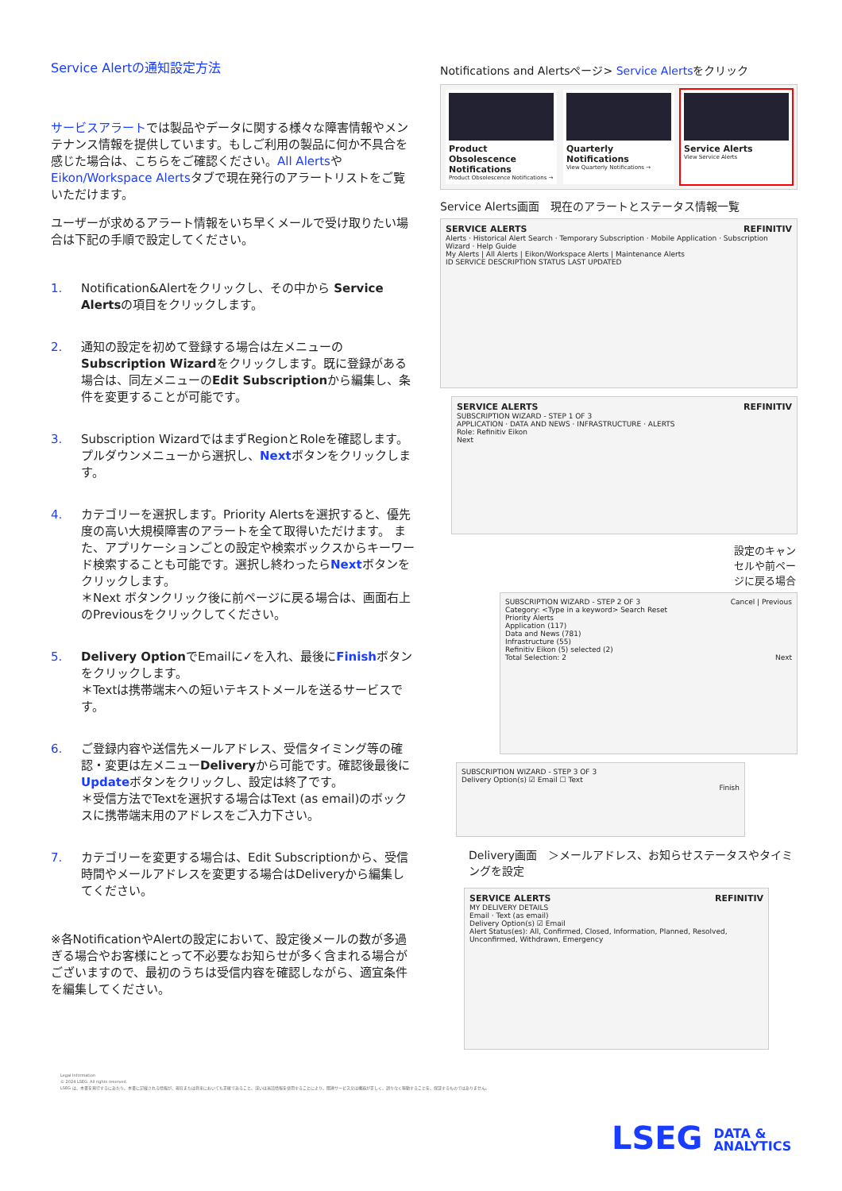Service Alertの通知設定方法
サービスアラートでは製品やデータに関する様々な障害情報やメンテナンス情報を提供しています。もしご利用の製品に何か不具合を感じた場合は、こちらをご確認ください。All AlertsやEikon/Workspace Alertsタブで現在発行のアラートリストをご覧いただけます。
ユーザーが求めるアラート情報をいち早くメールで受け取りたい場合は下記の手順で設定してください。
1. Notification&Alertをクリックし、その中から Service Alertsの項目をクリックします。
2. 通知の設定を初めて登録する場合は左メニューのSubscription Wizardをクリックします。既に登録がある場合は、同左メニューのEdit Subscriptionから編集し、条件を変更することが可能です。
3. Subscription WizardではまずRegionとRoleを確認します。プルダウンメニューから選択し、Nextボタンをクリックします。
4. カテゴリーを選択します。Priority Alertsを選択すると、優先度の高い大規模障害のアラートを全て取得いただけます。 また、アプリケーションごとの設定や検索ボックスからキーワード検索することも可能です。選択し終わったらNextボタンをクリックします。
＊Next ボタンクリック後に前ページに戻る場合は、画面右上のPreviousをクリックしてください。
5. Delivery OptionでEmailに✓を入れ、最後にFinishボタンをクリックします。
＊Textは携帯端末への短いテキストメールを送るサービスです。
6. ご登録内容や送信先メールアドレス、受信タイミング等の確認・変更は左メニューDeliveryから可能です。確認後最後にUpdateボタンをクリックし、設定は終了です。
＊受信方法でTextを選択する場合はText (as email)のボックスに携帯端末用のアドレスをご入力下さい。
7. カテゴリーを変更する場合は、Edit Subscriptionから、受信時間やメールアドレスを変更する場合はDeliveryから編集してください。
※各NotificationやAlertの設定において、設定後メールの数が多過ぎる場合やお客様にとって不必要なお知らせが多く含まれる場合がございますので、最初のうちは受信内容を確認しながら、適宜条件を編集してください。
Notifications and Alertsページ> Service Alertsをクリック
Product Obsolescence Notifications
Product Obsolescence Notifications →
Quarterly Notifications
View Quarterly Notifications →
Service Alerts
View Service Alerts
Service Alerts画面　現在のアラートとステータス情報一覧
SERVICE ALERTS REFINITIV
Alerts · Historical Alert Search · Temporary Subscription · Mobile Application · Subscription Wizard · Help Guide
My Alerts | All Alerts | Eikon/Workspace Alerts | Maintenance Alerts
ID SERVICE DESCRIPTION STATUS LAST UPDATED
SERVICE ALERTS REFINITIV
SUBSCRIPTION WIZARD - STEP 1 OF 3
APPLICATION · DATA AND NEWS · INFRASTRUCTURE · ALERTS
Role: Refinitiv Eikon
Next
設定のキャンセルや前ページに戻る場合
SUBSCRIPTION WIZARD - STEP 2 OF 3 Cancel | Previous
Category: <Type in a keyword> Search Reset
Priority Alerts
Application (117)
Data and News (781)
Infrastructure (55)
Refinitiv Eikon (5) selected (2)
Total Selection: 2 Next
SUBSCRIPTION WIZARD - STEP 3 OF 3
Delivery Option(s) ☑ Email ☐ Text
Finish
Delivery画面　＞メールアドレス、お知らせステータスやタイミングを設定
SERVICE ALERTS REFINITIV
MY DELIVERY DETAILS
Email · Text (as email)
Delivery Option(s) ☑ Email
Alert Status(es): All, Confirmed, Closed, Information, Planned, Resolved, Unconfirmed, Withdrawn, Emergency
Legal Information
© 2024 LSEG. All rights reserved.
LSEG は、本書を発行するにあたり、本書に記載される情報が、現在または将来においても正確であること、或いは当該情報を使用することにより、関連サービス又は機器が正しく、誤りなく稼動することを、保証するものではありません。
LSEG DATA &
ANALYTICS